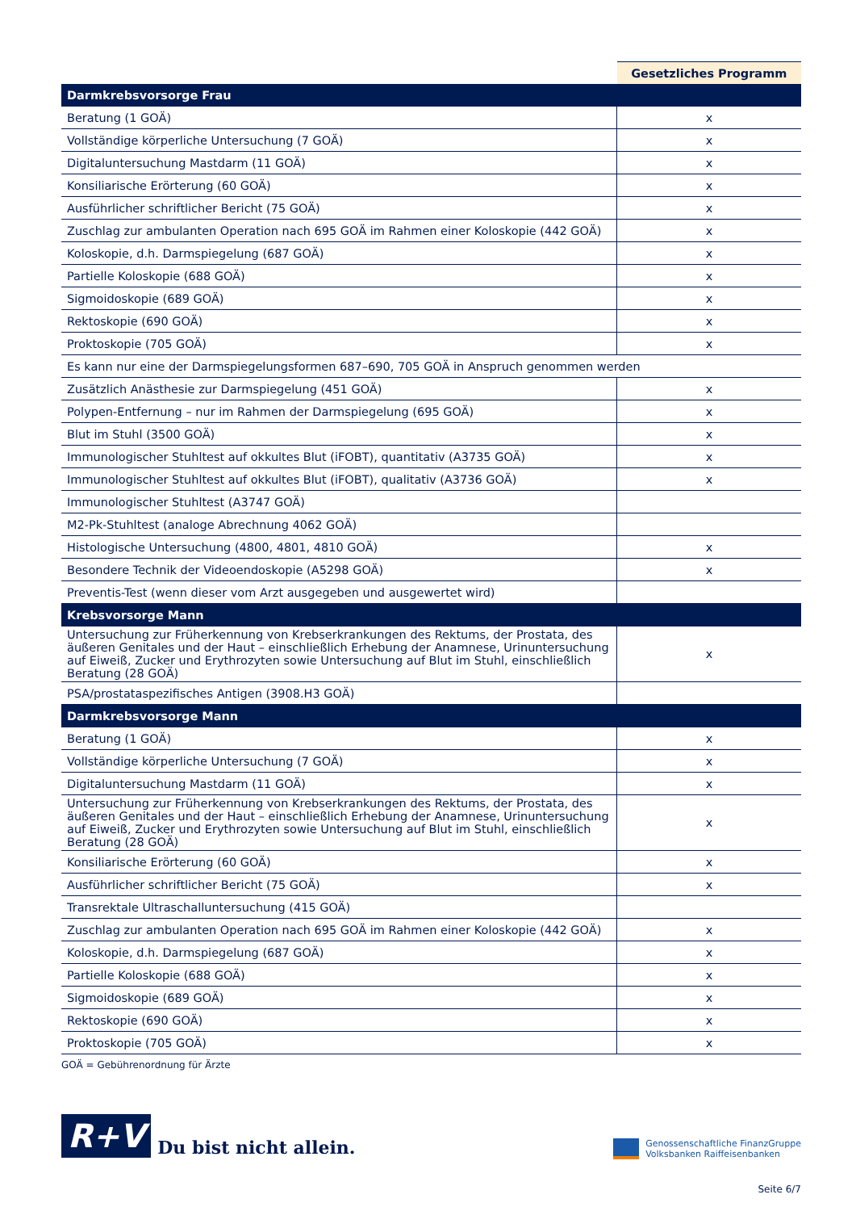| | Gesetzliches Programm |
| --- | --- |
| Darmkrebsvorsorge Frau | |
| Beratung (1 GOÄ) | x |
| Vollständige körperliche Untersuchung (7 GOÄ) | x |
| Digitaluntersuchung Mastdarm (11 GOÄ) | x |
| Konsiliarische Erörterung (60 GOÄ) | x |
| Ausführlicher schriftlicher Bericht (75 GOÄ) | x |
| Zuschlag zur ambulanten Operation nach 695 GOÄ im Rahmen einer Koloskopie (442 GOÄ) | x |
| Koloskopie, d.h. Darmspiegelung (687 GOÄ) | x |
| Partielle Koloskopie (688 GOÄ) | x |
| Sigmoidoskopie (689 GOÄ) | x |
| Rektoskopie (690 GOÄ) | x |
| Proktoskopie (705 GOÄ) | x |
| Es kann nur eine der Darmspiegelungsformen 687–690, 705 GOÄ in Anspruch genommen werden | |
| Zusätzlich Anästhesie zur Darmspiegelung (451 GOÄ) | x |
| Polypen-Entfernung – nur im Rahmen der Darmspiegelung (695 GOÄ) | x |
| Blut im Stuhl (3500 GOÄ) | x |
| Immunologischer Stuhltest auf okkultes Blut (iFOBT), quantitativ (A3735 GOÄ) | x |
| Immunologischer Stuhltest auf okkultes Blut (iFOBT), qualitativ (A3736 GOÄ) | x |
| Immunologischer Stuhltest (A3747 GOÄ) | |
| M2-Pk-Stuhltest (analoge Abrechnung 4062 GOÄ) | |
| Histologische Untersuchung (4800, 4801, 4810 GOÄ) | x |
| Besondere Technik der Videoendoskopie (A5298 GOÄ) | x |
| Preventis-Test (wenn dieser vom Arzt ausgegeben und ausgewertet wird) | |
| Krebsvorsorge Mann | |
| Untersuchung zur Früherkennung von Krebserkrankungen des Rektums, der Prostata, des äußeren Genitales und der Haut – einschließlich Erhebung der Anamnese, Urinuntersuchung auf Eiweiß, Zucker und Erythrozyten sowie Untersuchung auf Blut im Stuhl, einschließlich Beratung (28 GOÄ) | x |
| PSA/prostataspezifisches Antigen (3908.H3 GOÄ) | |
| Darmkrebsvorsorge Mann | |
| Beratung (1 GOÄ) | x |
| Vollständige körperliche Untersuchung (7 GOÄ) | x |
| Digitaluntersuchung Mastdarm (11 GOÄ) | x |
| Untersuchung zur Früherkennung von Krebserkrankungen des Rektums, der Prostata, des äußeren Genitales und der Haut – einschließlich Erhebung der Anamnese, Urinuntersuchung auf Eiweiß, Zucker und Erythrozyten sowie Untersuchung auf Blut im Stuhl, einschließlich Beratung (28 GOÄ) | x |
| Konsiliarische Erörterung (60 GOÄ) | x |
| Ausführlicher schriftlicher Bericht (75 GOÄ) | x |
| Transrektale Ultraschalluntersuchung (415 GOÄ) | |
| Zuschlag zur ambulanten Operation nach 695 GOÄ im Rahmen einer Koloskopie (442 GOÄ) | x |
| Koloskopie, d.h. Darmspiegelung (687 GOÄ) | x |
| Partielle Koloskopie (688 GOÄ) | x |
| Sigmoidoskopie (689 GOÄ) | x |
| Rektoskopie (690 GOÄ) | x |
| Proktoskopie (705 GOÄ) | x |
GOÄ = Gebührenordnung für Ärzte
R+V
Du bist nicht allein.
Genossenschaftliche FinanzGruppe
Volksbanken Raiffeisenbanken
Seite 6/7